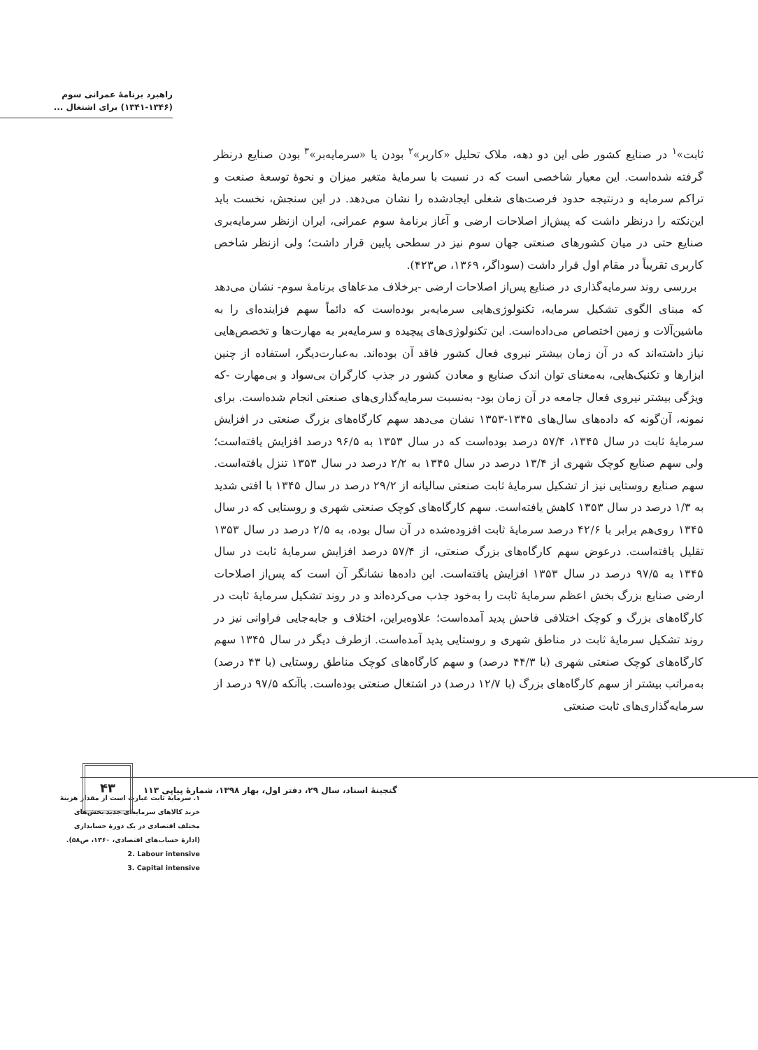راهبرد برنامهٔ عمرانی سوم
(۱۳۴۱-۱۳۴۶) برای اشتغال ...
ثابت»<sup>۱</sup> در صنایع کشور طی این دو دهه، ملاک تحلیل «کاربر»<sup>۲</sup> بودن یا «سرمایه‌بر»<sup>۳</sup> بودن صنایع درنظر گرفته شده‌است. این معیار شاخصی است که در نسبت با سرمایهٔ متغیر میزان و نحوهٔ توسعهٔ صنعت و تراکم سرمایه و درنتیجه حدود فرصت‌های شغلی ایجادشده را نشان می‌دهد. در این سنجش، نخست باید این‌نکته را درنظر داشت که پیش‌از اصلاحات ارضی و آغاز برنامهٔ سوم عمرانی، ایران ازنظر سرمایه‌بری صنایع حتی در میان کشورهای صنعتی جهان سوم نیز در سطحی پایین قرار داشت؛ ولی ازنظر شاخص کاربری تقریباً در مقام اول قرار داشت (سوداگر، ۱۳۶۹، ص۴۲۳).
بررسی روند سرمایه‌گذاری در صنایع پس‌از اصلاحات ارضی -برخلاف مدعاهای برنامهٔ سوم- نشان می‌دهد که مبنای الگوی تشکیل سرمایه، تکنولوژی‌هایی سرمایه‌بر بوده‌است که دائماً سهم فزاینده‌ای را به ماشین‌آلات و زمین اختصاص می‌داده‌است. این تکنولوژی‌های پیچیده و سرمایه‌بر به مهارت‌ها و تخصص‌هایی نیاز داشته‌اند که در آن زمان بیشتر نیروی فعال کشور فاقد آن بوده‌اند. به‌عبارت‌دیگر، استفاده از چنین ابزارها و تکنیک‌هایی، به‌معنای توان اندک صنایع و معادن کشور در جذب کارگران بی‌سواد و بی‌مهارت -که ویژگی بیشتر نیروی فعال جامعه در آن زمان بود- به‌نسبت سرمایه‌گذاری‌های صنعتی انجام شده‌است. برای نمونه، آن‌گونه که داده‌های سال‌های ۱۳۴۵-۱۳۵۳ نشان می‌دهد سهم کارگاه‌های بزرگ صنعتی در افزایش سرمایهٔ ثابت در سال ۱۳۴۵، ۵۷/۴ درصد بوده‌است که در سال ۱۳۵۳ به ۹۶/۵ درصد افزایش یافته‌است؛ ولی سهم صنایع کوچک شهری از ۱۳/۴ درصد در سال ۱۳۴۵ به ۲/۲ درصد در سال ۱۳۵۳ تنزل یافته‌است. سهم صنایع روستایی نیز از تشکیل سرمایهٔ ثابت صنعتی سالیانه از ۲۹/۲ درصد در سال ۱۳۴۵ با افتی شدید به ۱/۳ درصد در سال ۱۳۵۳ کاهش یافته‌است. سهم کارگاه‌های کوچک صنعتی شهری و روستایی که در سال ۱۳۴۵ روی‌هم برابر با ۴۲/۶ درصد سرمایهٔ ثابت افزوده‌شده در آن سال بوده، به ۲/۵ درصد در سال ۱۳۵۳ تقلیل یافته‌است. درعوض سهم کارگاه‌های بزرگ صنعتی، از ۵۷/۴ درصد افزایش سرمایهٔ ثابت در سال ۱۳۴۵ به ۹۷/۵ درصد در سال ۱۳۵۳ افزایش یافته‌است. این داده‌ها نشانگر آن است که پس‌از اصلاحات ارضی صنایع بزرگ بخش اعظم سرمایهٔ ثابت را به‌خود جذب می‌کرده‌اند و در روند تشکیل سرمایهٔ ثابت در کارگاه‌های بزرگ و کوچک اختلافی فاحش پدید آمده‌است؛ علاوه‌براین، اختلاف و جابه‌جایی فراوانی نیز در روند تشکیل سرمایهٔ ثابت در مناطق شهری و روستایی پدید آمده‌است. ازطرف دیگر در سال ۱۳۴۵ سهم کارگاه‌های کوچک صنعتی شهری (با ۴۴/۳ درصد) و سهم کارگاه‌های کوچک مناطق روستایی (با ۴۳ درصد) به‌مراتب بیشتر از سهم کارگاه‌های بزرگ (با ۱۲/۷ درصد) در اشتغال صنعتی بوده‌است. باآنکه ۹۷/۵ درصد از سرمایه‌گذاری‌های ثابت صنعتی
۱. سرمایهٔ ثابت عبارت است از مقدار هزینهٔ خرید کالاهای سرمایه‌ای جدید بخش‌های مختلف اقتصادی در یک دورهٔ حسابداری (ادارهٔ حساب‌های اقتصادی، ۱۳۶۰، ص۵۸).
2. Labour intensive
3. Capital intensive
۴۳
گنجینهٔ اسناد، سال ۲۹، دفتر اول، بهار ۱۳۹۸، شمارهٔ پیاپی ۱۱۳